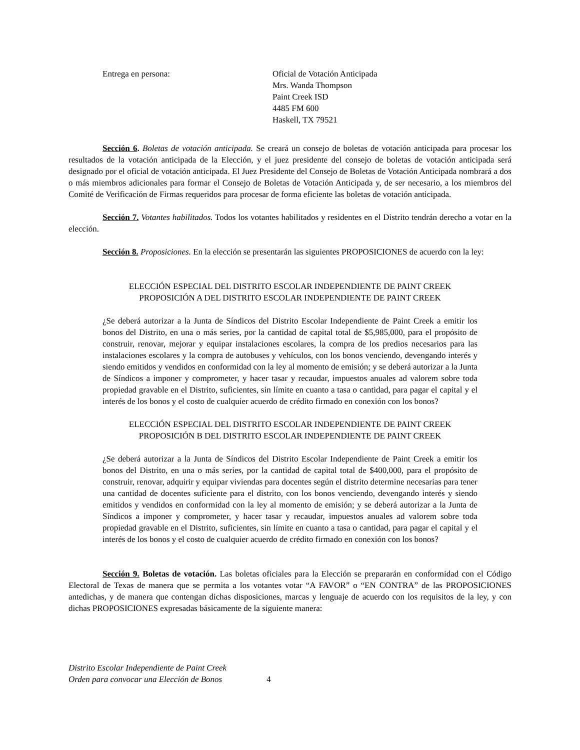Entrega en persona: Oficial de Votación Anticipada
Mrs. Wanda Thompson
Paint Creek ISD
4485 FM 600
Haskell, TX 79521
Sección 6. Boletas de votación anticipada. Se creará un consejo de boletas de votación anticipada para procesar los resultados de la votación anticipada de la Elección, y el juez presidente del consejo de boletas de votación anticipada será designado por el oficial de votación anticipada. El Juez Presidente del Consejo de Boletas de Votación Anticipada nombrará a dos o más miembros adicionales para formar el Consejo de Boletas de Votación Anticipada y, de ser necesario, a los miembros del Comité de Verificación de Firmas requeridos para procesar de forma eficiente las boletas de votación anticipada.
Sección 7. Votantes habilitados. Todos los votantes habilitados y residentes en el Distrito tendrán derecho a votar en la elección.
Sección 8. Proposiciones. En la elección se presentarán las siguientes PROPOSICIONES de acuerdo con la ley:
ELECCIÓN ESPECIAL DEL DISTRITO ESCOLAR INDEPENDIENTE DE PAINT CREEK
PROPOSICIÓN A DEL DISTRITO ESCOLAR INDEPENDIENTE DE PAINT CREEK
¿Se deberá autorizar a la Junta de Síndicos del Distrito Escolar Independiente de Paint Creek a emitir los bonos del Distrito, en una o más series, por la cantidad de capital total de $5,985,000, para el propósito de construir, renovar, mejorar y equipar instalaciones escolares, la compra de los predios necesarios para las instalaciones escolares y la compra de autobuses y vehículos, con los bonos venciendo, devengando interés y siendo emitidos y vendidos en conformidad con la ley al momento de emisión; y se deberá autorizar a la Junta de Síndicos a imponer y comprometer, y hacer tasar y recaudar, impuestos anuales ad valorem sobre toda propiedad gravable en el Distrito, suficientes, sin límite en cuanto a tasa o cantidad, para pagar el capital y el interés de los bonos y el costo de cualquier acuerdo de crédito firmado en conexión con los bonos?
ELECCIÓN ESPECIAL DEL DISTRITO ESCOLAR INDEPENDIENTE DE PAINT CREEK
PROPOSICIÓN B DEL DISTRITO ESCOLAR INDEPENDIENTE DE PAINT CREEK
¿Se deberá autorizar a la Junta de Síndicos del Distrito Escolar Independiente de Paint Creek a emitir los bonos del Distrito, en una o más series, por la cantidad de capital total de $400,000, para el propósito de construir, renovar, adquirir y equipar viviendas para docentes según el distrito determine necesarias para tener una cantidad de docentes suficiente para el distrito, con los bonos venciendo, devengando interés y siendo emitidos y vendidos en conformidad con la ley al momento de emisión; y se deberá autorizar a la Junta de Síndicos a imponer y comprometer, y hacer tasar y recaudar, impuestos anuales ad valorem sobre toda propiedad gravable en el Distrito, suficientes, sin límite en cuanto a tasa o cantidad, para pagar el capital y el interés de los bonos y el costo de cualquier acuerdo de crédito firmado en conexión con los bonos?
Sección 9. Boletas de votación. Las boletas oficiales para la Elección se prepararán en conformidad con el Código Electoral de Texas de manera que se permita a los votantes votar “A FAVOR” o “EN CONTRA” de las PROPOSICIONES antedichas, y de manera que contengan dichas disposiciones, marcas y lenguaje de acuerdo con los requisitos de la ley, y con dichas PROPOSICIONES expresadas básicamente de la siguiente manera:
Distrito Escolar Independiente de Paint Creek
Orden para convocar una Elección de Bonos
4